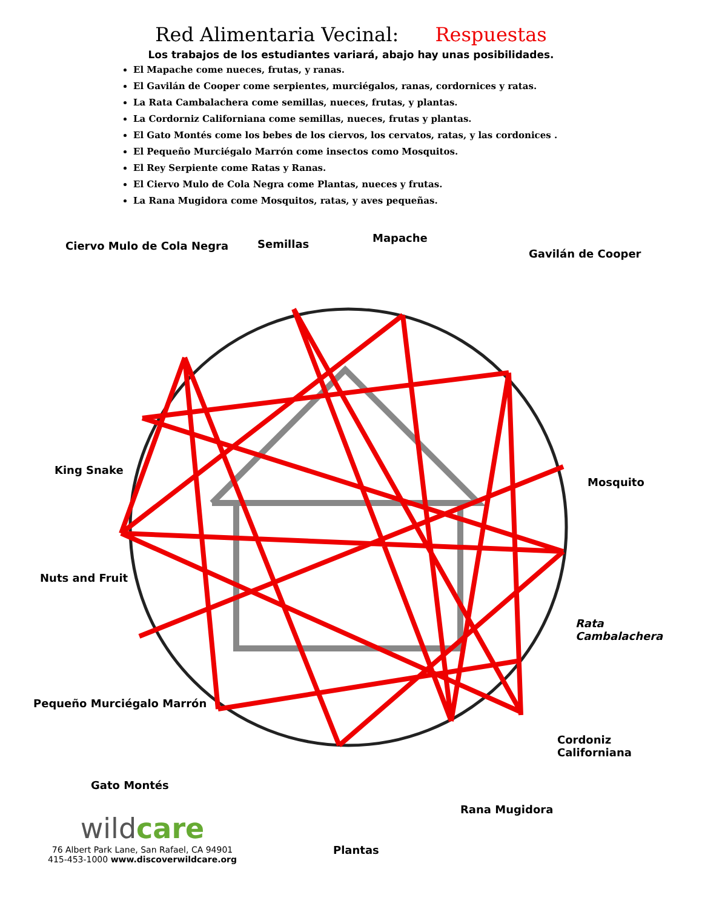Red Alimentaria Vecinal: Respuestas
Los trabajos de los estudiantes variará, abajo hay unas posibilidades.
El Mapache come nueces, frutas, y ranas.
El Gavilán de Cooper come serpientes, murciégalos, ranas, cordornices y ratas.
La Rata Cambalachera come semillas, nueces, frutas, y plantas.
La Cordorniz Californiana come semillas, nueces, frutas y plantas.
El Gato Montés come los bebes de los ciervos, los cervatos, ratas, y las cordonices .
El Pequeño Murciégalo Marrón come insectos como Mosquitos.
El Rey Serpiente come Ratas y Ranas.
El Ciervo Mulo de Cola Negra come Plantas, nueces y frutas.
La Rana Mugidora come Mosquitos, ratas, y aves pequeñas.
Ciervo Mulo de Cola Negra Semillas Mapache
Gavilán de Cooper
King Snake
Mosquito
Nuts and Fruit
Rata
Cambalachera
Pequeño Murciégalo Marrón
Cordoniz
Californiana
Gato Montés
Rana Mugidora
Plantas
wildcare
76 Albert Park Lane, San Rafael, CA 94901
415-453-1000 www.discoverwildcare.org